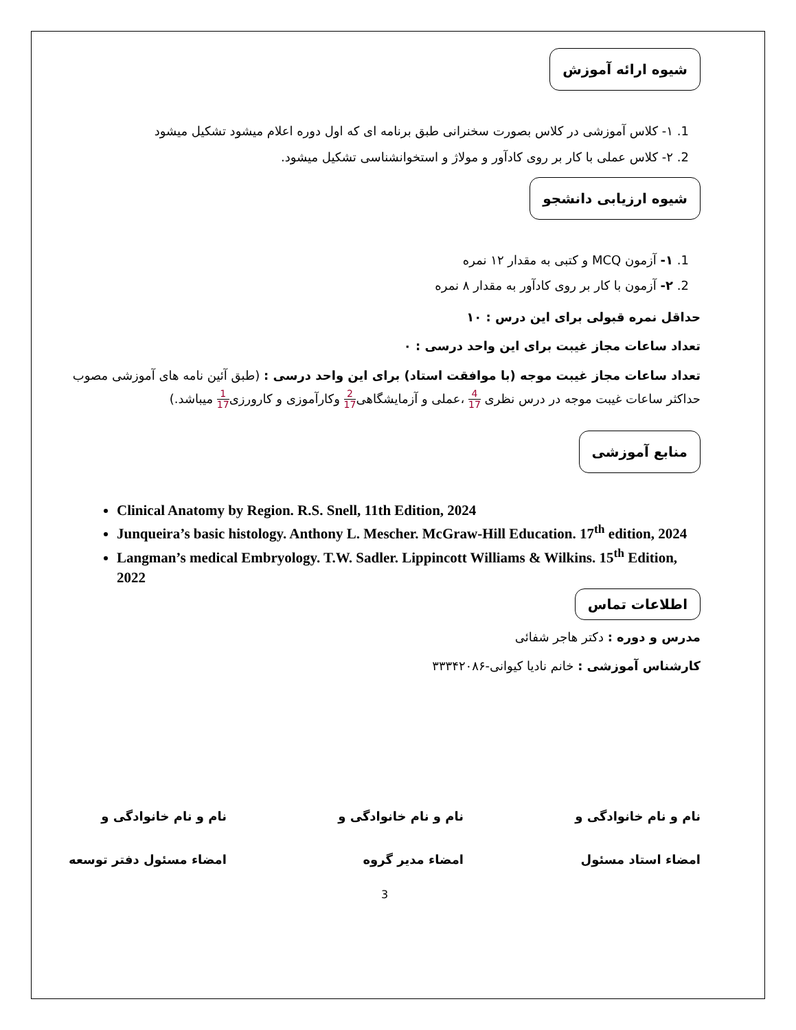شیوه ارائه آموزش
1. ۱- کلاس آموزشی در کلاس بصورت سخنرانی طبق برنامه ای که اول دوره اعلام میشود تشکیل میشود
2. ۲- کلاس عملی با کار بر روی کادآور و مولاژ و استخوانشناسی تشکیل میشود.
شیوه ارزیابی دانشجو
1. ۱- آزمون MCQ و کتبی به مقدار ۱۲ نمره
2. ۲- آزمون با کار بر روی کادآور به مقدار ۸ نمره
حداقل نمره قبولی برای این درس : ۱۰
تعداد ساعات مجاز غیبت برای این واحد درسی : ۰
تعداد ساعات مجاز غیبت موجه (با موافقت استاد) برای این واحد درسی : (طبق آئین نامه های آموزشی مصوب حداکثر ساعات غیبت موجه در درس نظری 4 17 ،عملی و آزمایشگاهی2 17 وکارآموزی و کارورزی1 17 میباشد.)
منابع آموزشی
Clinical Anatomy by Region. R.S. Snell, 11th Edition, 2024
Junqueira’s basic histology. Anthony L. Mescher. McGraw-Hill Education. 17<sup>th</sup> edition, 2024
Langman’s medical Embryology. T.W. Sadler. Lippincott Williams & Wilkins. 15<sup>th</sup> Edition, 2022
اطلاعات تماس
مدرس و دوره : دکتر هاجر شفائی
کارشناس آموزشی : خانم نادیا کیوانی-۳۳۳۴۲۰۸۶
نام و نام خانوادگی و
امضاء استاد مسئول
نام و نام خانوادگی و
امضاء مدیر گروه
نام و نام خانوادگی و
امضاء مسئول دفتر توسعه
3